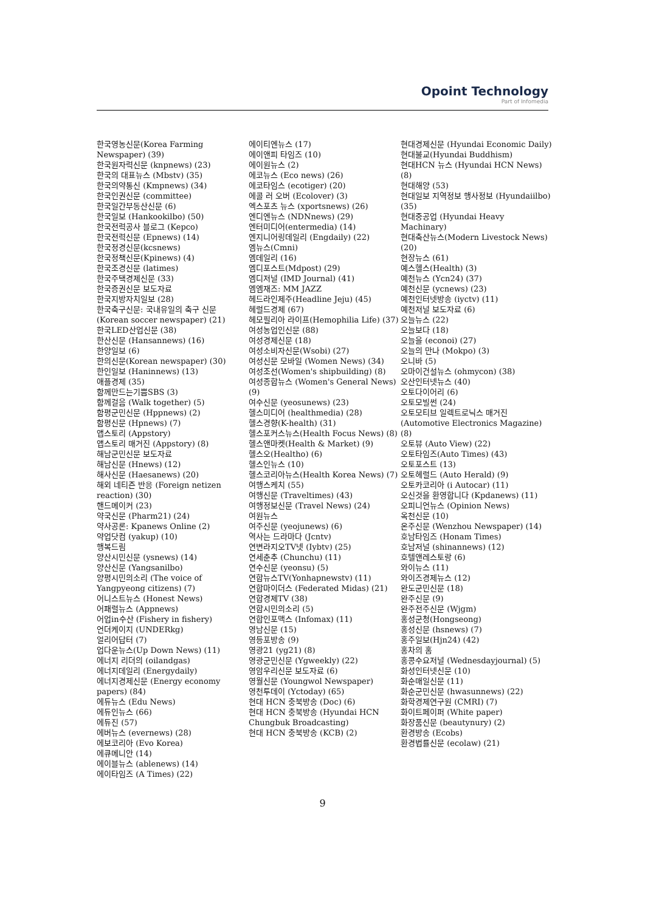Opoint Technology
Part of Infomedia
한국영농신문(Korea Farming Newspaper) (39)
한국원자력신문 (knpnews) (23)
한국의 대표뉴스 (Mbstv) (35)
한국의약통신 (Kmpnews) (34)
한국인권신문 (committee)
한국일간부동산신문 (6)
한국일보 (Hankookilbo) (50)
한국전력공사 블로그 (Kepco)
한국전력신문 (Epnews) (14)
한국정경신문(kcsnews)
한국정책신문(Kpinews) (4)
한국조경신문 (latimes)
한국주택경제신문 (33)
한국증권신문 보도자료
한국지방자치일보 (28)
한국축구신문: 국내유일의 축구 신문 (Korean soccer newspaper) (21)
한국LED산업신문 (38)
한산신문 (Hansannews) (16)
한양일보 (6)
한의신문(Korean newspaper) (30)
한인일보 (Haninnews) (13)
애플경제 (35)
함께만드는기쁨SBS (3)
함께걸음 (Walk together) (5)
함평군민신문 (Hppnews) (2)
함평신문 (Hpnews) (7)
앱스토리 (Appstory)
앱스토리 매거진 (Appstory) (8)
해남군민신문 보도자료
해남신문 (Hnews) (12)
해사신문 (Haesanews) (20)
해외 네티즌 반응 (Foreign netizen reaction) (30)
핸드메이커 (23)
약국신문 (Pharm21) (24)
약사공론: Kpanews Online (2)
약업닷컴 (yakup) (10)
행복드림
양산시민신문 (ysnews) (14)
양산신문 (Yangsanilbo)
양평시민의소리 (The voice of Yangpyeong citizens) (7)
어니스트뉴스 (Honest News)
어패럴뉴스 (Appnews)
어업in수산 (Fishery in fishery)
언더케이지 (UNDERkg)
얼리어답터 (7)
업다운뉴스(Up Down News) (11)
에너지 리더의 (oilandgas)
에너지데일리 (Energydaily)
에너지경제신문 (Energy economy papers) (84)
에듀뉴스 (Edu News)
에듀인뉴스 (66)
에듀진 (57)
에버뉴스 (evernews) (28)
에보코리아 (Evo Korea)
에큐메니안 (14)
에이블뉴스 (ablenews) (14)
에이타임즈 (A Times) (22)
에이티엔뉴스 (17)
에이앤피 타임즈 (10)
에이원뉴스 (2)
에코뉴스 (Eco news) (26)
에코타임스 (ecotiger) (20)
에콜 러 오버 (Ecolover) (3)
엑스포츠 뉴스 (xportsnews) (26)
엔디엔뉴스 (NDNnews) (29)
엔터미디어(entermedia) (14)
엔지니어링데일리 (Engdaily) (22)
엠뉴스(Cmni)
엠데일리 (16)
엠디포스트(Mdpost) (29)
엠디저널 (IMD Journal) (41)
엠엠재즈: MM JAZZ
헤드라인제주(Headline Jeju) (45)
헤럴드경제 (67)
헤모필리아 라이프(Hemophilia Life) (37)
여성농업인신문 (88)
여성경제신문 (18)
여성소비자신문(Wsobi) (27)
여성신문 모바일 (Women News) (34)
여성조선(Women's shipbuilding) (8)
여성종합뉴스 (Women's General News) (9)
여수신문 (yeosunews) (23)
헬스미디어 (healthmedia) (28)
헬스경향(K-health) (31)
헬스포커스뉴스(Health Focus News) (8)
헬스앤마켓(Health & Market) (9)
헬스오(Healtho) (6)
헬스인뉴스 (10)
헬스코리아뉴스(Health Korea News) (7)
여행스케치 (55)
여행신문 (Traveltimes) (43)
여행정보신문 (Travel News) (24)
여원뉴스
여주신문 (yeojunews) (6)
역사는 드라마다 (Jcntv)
연변라지오TV넷 (Iybtv) (25)
연세춘추 (Chunchu) (11)
연수신문 (yeonsu) (5)
연합뉴스TV(Yonhapnewstv) (11)
연합마이더스 (Federated Midas) (21)
연합경제TV (38)
연합시민의소리 (5)
연합인포맥스 (Infomax) (11)
영남신문 (15)
영등포방송 (9)
영광21 (yg21) (8)
영광군민신문 (Ygweekly) (22)
영암우리신문 보도자료 (6)
영월신문 (Youngwol Newspaper)
영천투데이 (Yctoday) (65)
현대 HCN 충북방송 (Doc) (6)
현대 HCN 충북방송 (Hyundai HCN Chungbuk Broadcasting)
현대 HCN 충북방송 (KCB) (2)
현대경제신문 (Hyundai Economic Daily)
현대불교(Hyundai Buddhism)
현대HCN 뉴스 (Hyundai HCN News) (8)
현대해양 (53)
현대일보 지역정보 행사정보 (Hyundaiilbo) (35)
현대중공업 (Hyundai Heavy Machinary)
현대축산뉴스(Modern Livestock News) (20)
현장뉴스 (61)
예스헬스(Health) (3)
예천뉴스 (Ycn24) (37)
예천신문 (ycnews) (23)
예천인터넷방송 (iyctv) (11)
예천저널 보도자료 (6)
오늘뉴스 (22)
오늘보다 (18)
오늘을 (econoi) (27)
오늘의 만나 (Mokpo) (3)
오니바 (5)
오마이건설뉴스 (ohmycon) (38)
오산인터넷뉴스 (40)
오토다이어리 (6)
오토모빌썬 (24)
오토모티브 일렉트로닉스 매거진 (Automotive Electronics Magazine) (8)
오토뷰 (Auto View) (22)
오토타임즈(Auto Times) (43)
오토포스트 (13)
오토헤럴드 (Auto Herald) (9)
오토카코리아 (i Autocar) (11)
오신것을 환영합니다 (Kpdanews) (11)
오피니언뉴스 (Opinion News)
옥천신문 (10)
온주신문 (Wenzhou Newspaper) (14)
호남타임즈 (Honam Times)
호남저널 (shinannews) (12)
호텔앤레스토랑 (6)
와이뉴스 (11)
와이즈경제뉴스 (12)
완도군민신문 (18)
완주신문 (9)
완주전주신문 (Wjgm)
홍성군청(Hongseong)
홍성신문 (hsnews) (7)
홍주일보(Hjn24) (42)
홍차의 홈
홍콩수요저널 (Wednesdayjournal) (5)
화성인터넷신문 (10)
화순매일신문 (11)
화순군민신문 (hwasunnews) (22)
화학경제연구원 (CMRI) (7)
화이트페이퍼 (White paper)
화장품신문 (beautynury) (2)
환경방송 (Ecobs)
환경법률신문 (ecolaw) (21)
9